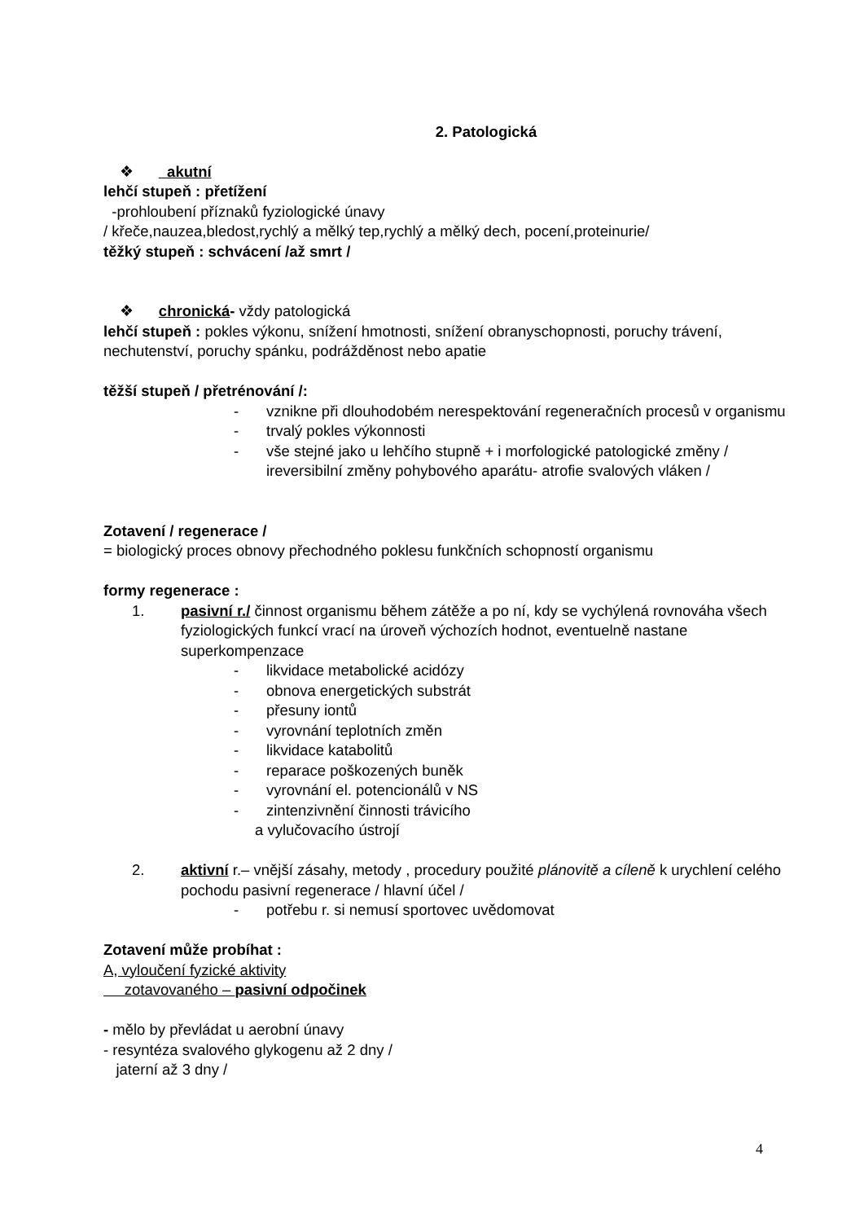2. Patologická
❖ akutní
lehčí stupeň : přetížení
-prohloubení příznaků fyziologické únavy
/ křeče,nauzea,bledost,rychlý a mělký tep,rychlý a mělký dech, pocení,proteinurie/
těžký stupeň : schvácení /až smrt /
❖ chronická- vždy patologická
lehčí stupeň : pokles výkonu, snížení hmotnosti, snížení obranyschopnosti, poruchy trávení, nechutenství, poruchy spánku, podrážděnost nebo apatie
těžší stupeň / přetrénování /:
- vznikne při dlouhodobém nerespektování regeneračních procesů v organismu
- trvalý pokles výkonnosti
- vše stejné jako u lehčího stupně + i morfologické patologické změny / ireversibilní změny pohybového aparátu- atrofie svalových vláken /
Zotavení / regenerace /
= biologický proces obnovy přechodného poklesu funkčních schopností organismu
formy regenerace :
1. pasivní r./ činnost organismu během zátěže a po ní, kdy se vychýlená rovnováha všech fyziologických funkcí vrací na úroveň výchozích hodnot, eventuelně nastane superkompenzace
- likvidace metabolické acidózy
- obnova energetických substrát
- přesuny iontů
- vyrovnání teplotních změn
- likvidace katabolitů
- reparace poškozených buněk
- vyrovnání el. potencionálů v NS
- zintenzivnění činnosti trávicího
a vylučovacího ústrojí
2. aktivní r.– vnější zásahy, metody , procedury použité plánovitě a cíleně k urychlení celého pochodu pasivní regenerace / hlavní účel /
- potřebu r. si nemusí sportovec uvědomovat
Zotavení může probíhat :
A, vyloučení fyzické aktivity
zotavovaného – pasivní odpočinek
- mělo by převládat u aerobní únavy
- resyntéza svalového glykogenu až 2 dny /
jaterní až 3 dny /
4